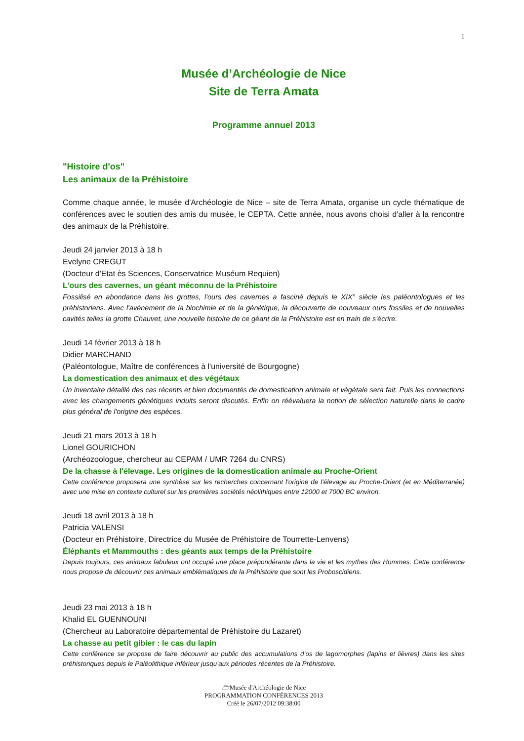1
Musée d’Archéologie de Nice
Site de Terra Amata
Programme annuel 2013
"Histoire d'os"
Les animaux de la Préhistoire
Comme chaque année, le musée d'Archéologie de Nice – site de Terra Amata, organise un cycle thématique de conférences avec le soutien des amis du musée, le CEPTA. Cette année, nous avons choisi d'aller à la rencontre des animaux de la Préhistoire.
Jeudi 24 janvier 2013 à 18 h
Evelyne CREGUT
(Docteur d'Etat ès Sciences, Conservatrice Muséum Requien)
L'ours des cavernes, un géant méconnu de la Préhistoire
Fossilisé en abondance dans les grottes, l'ours des cavernes a fasciné depuis le XIX° siècle les paléontologues et les préhistoriens. Avec l'avènement de la biochimie et de la génétique, la découverte de nouveaux ours fossiles et de nouvelles cavités telles la grotte Chauvet, une nouvelle histoire de ce géant de la Préhistoire est en train de s'écrire.
Jeudi 14 février 2013 à 18 h
Didier MARCHAND
(Paléontologue, Maître de conférences à l'université de Bourgogne)
La domestication des animaux et des végétaux
Un inventaire détaillé des cas récents et bien documentés de domestication animale et végétale sera fait. Puis les connections avec les changements génétiques induits seront discutés. Enfin on réévaluera la notion de sélection naturelle dans le cadre plus général de l'origine des espèces.
Jeudi 21 mars 2013 à 18 h
Lionel GOURICHON
(Archéozoologue, chercheur au CEPAM / UMR 7264 du CNRS)
De la chasse à l'élevage. Les origines de la domestication animale au Proche-Orient
Cette conférence proposera une synthèse sur les recherches concernant l'origine de l'élevage au Proche-Orient (et en Méditerranée) avec une mise en contexte culturel sur les premières sociétés néolithiques entre 12000 et 7000 BC environ.
Jeudi 18 avril 2013 à 18 h
Patricia VALENSI
(Docteur en Préhistoire, Directrice du Musée de Préhistoire de Tourrette-Lenvens)
Éléphants et Mammouths : des géants aux temps de la Préhistoire
Depuis toujours, ces animaux fabuleux ont occupé une place prépondérante dans la vie et les mythes des Hommes. Cette conférence nous propose de découvrir ces animaux emblématiques de la Préhistoire que sont les Proboscidiens.
Jeudi 23 mai 2013 à 18 h
Khalid EL GUENNOUNI
(Chercheur au Laboratoire départemental de Préhistoire du Lazaret)
La chasse au petit gibier : le cas du lapin
Cette conférence se propose de faire découvrir au public des accumulations d’os de lagomorphes (lapins et lièvres) dans les sites préhistoriques depuis le Paléolithique inférieur jusqu’aux périodes récentes de la Préhistoire.
🗁Musée d'Archéologie de Nice
PROGRAMMATION CONFÉRENCES 2013
Créé le 26/07/2012 09:38:00